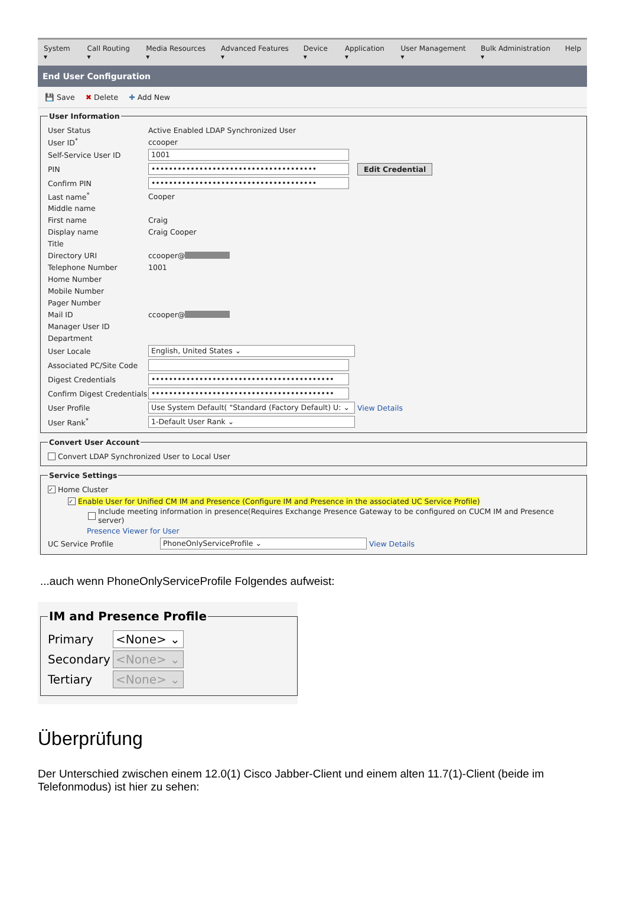System ▾ Call Routing ▾ Media Resources ▾ Advanced Features ▾ Device ▾ Application ▾ User Management ▾ Bulk Administration ▾ Help
End User Configuration
💾 Save ✖ Delete ✚ Add New
User Information
User Status Active Enabled LDAP Synchronized User
User ID<sup>*</sup> ccooper
Self-Service User ID
1001
PIN
••••••••••••••••••••••••••••••••••••••
Edit Credential
Confirm PIN
••••••••••••••••••••••••••••••••••••••
Last name<sup>*</sup> Cooper
Middle name
First name Craig
Display name Craig Cooper
Title
Directory URI ccooper@
Telephone Number 1001
Home Number
Mobile Number
Pager Number
Mail ID ccooper@
Manager User ID
Department
User Locale
English, United States ⌄
Associated PC/Site Code
Digest Credentials
••••••••••••••••••••••••••••••••••••••••••
Confirm Digest Credentials
••••••••••••••••••••••••••••••••••••••••••
User Profile
Use System Default( "Standard (Factory Default) U: ⌄
View Details
User Rank<sup>*</sup>
1-Default User Rank ⌄
Convert User Account
Convert LDAP Synchronized User to Local User
Service Settings
✓ Home Cluster
✓ Enable User for Unified CM IM and Presence (Configure IM and Presence in the associated UC Service Profile)
Include meeting information in presence(Requires Exchange Presence Gateway to be configured on CUCM IM and Presence server)
Presence Viewer for User
UC Service Profile
PhoneOnlyServiceProfile ⌄
View Details
...auch wenn PhoneOnlyServiceProfile Folgendes aufweist:
IM and Presence Profile
Primary
<None> ⌄
Secondary
<None> ⌄
Tertiary
<None> ⌄
Überprüfung
Der Unterschied zwischen einem 12.0(1) Cisco Jabber-Client und einem alten 11.7(1)-Client (beide im Telefonmodus) ist hier zu sehen: